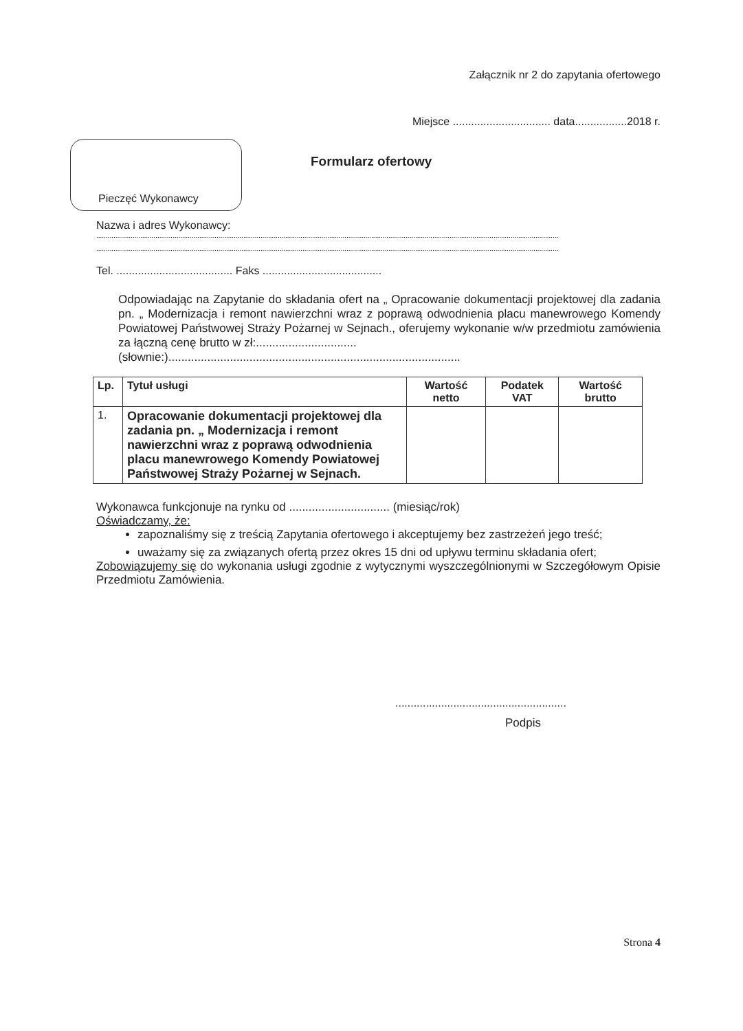Załącznik nr 2 do zapytania ofertowego
Miejsce ................................ data.................2018 r.
Pieczęć Wykonawcy
Formularz ofertowy
Nazwa i adres Wykonawcy:
..................................................................................................................................................................................................................................................
..................................................................................................................................................................................................................................................
Tel. ...................................... Faks .......................................
Odpowiadając na Zapytanie do składania ofert na „ Opracowanie dokumentacji projektowej dla zadania pn. „ Modernizacja i remont nawierzchni wraz z poprawą odwodnienia placu manewrowego Komendy Powiatowej Państwowej Straży Pożarnej w Sejnach., oferujemy wykonanie w/w przedmiotu zamówienia za łączną cenę brutto w zł:...............................
(słownie:)..........................................................................................
| Lp. | Tytuł usługi | Wartość netto | Podatek VAT | Wartość brutto |
| --- | --- | --- | --- | --- |
| 1. | Opracowanie dokumentacji projektowej dla zadania pn. „ Modernizacja i remont nawierzchni wraz z poprawą odwodnienia placu manewrowego Komendy Powiatowej Państwowej Straży Pożarnej w Sejnach. | | | |
Wykonawca funkcjonuje na rynku od ............................... (miesiąc/rok)
Oświadczamy, że:
zapoznaliśmy się z treścią Zapytania ofertowego i akceptujemy bez zastrzeżeń jego treść;
uważamy się za związanych ofertą przez okres 15 dni od upływu terminu składania ofert;
Zobowiązujemy się do wykonania usługi zgodnie z wytycznymi wyszczególnionymi w Szczegółowym Opisie Przedmiotu Zamówienia.
........................................................
Podpis
Strona 4